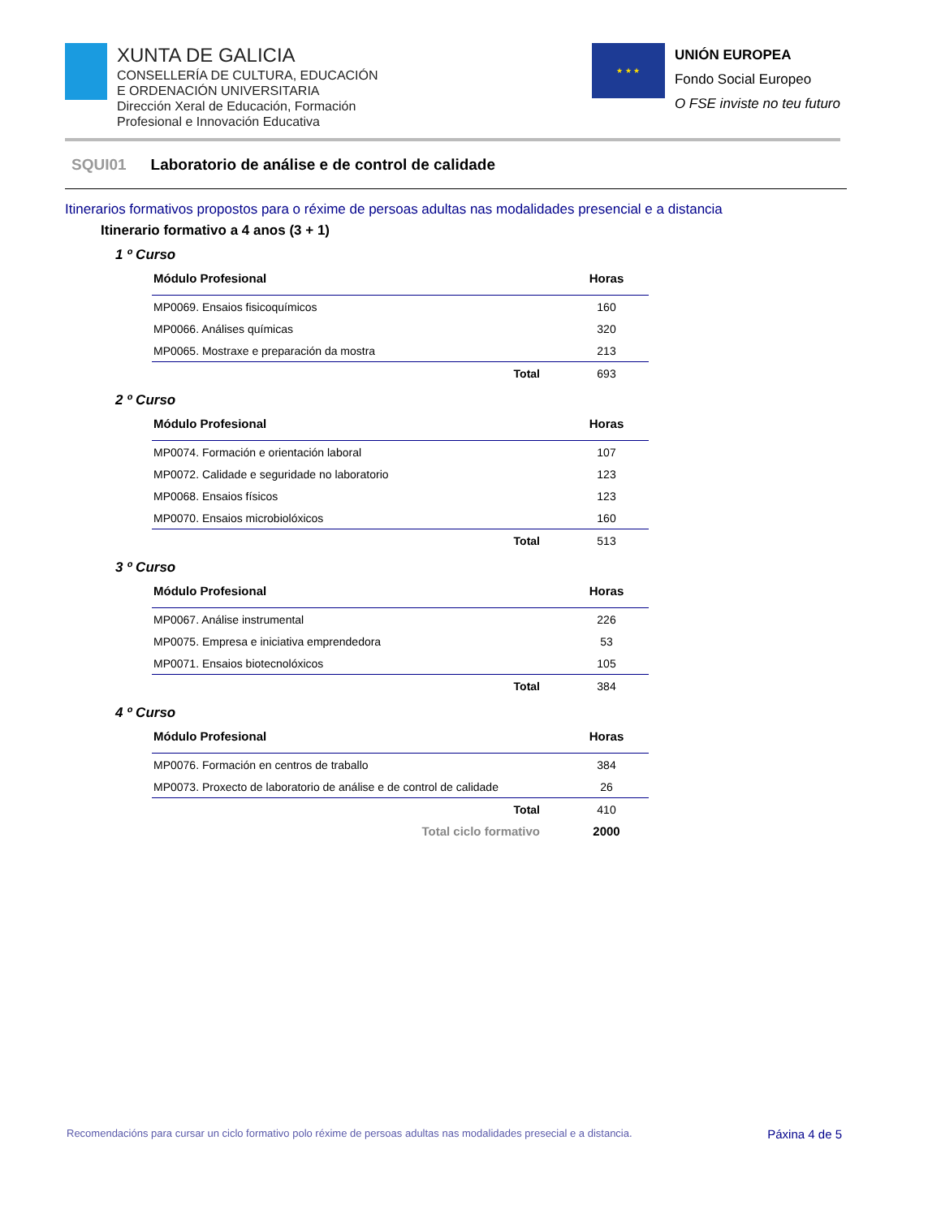XUNTA DE GALICIA
CONSELLERÍA DE CULTURA, EDUCACIÓN
E ORDENACIÓN UNIVERSITARIA
Dirección Xeral de Educación, Formación
Profesional e Innovación Educativa
★ ★ ★
UNIÓN EUROPEA
Fondo Social Europeo
O FSE inviste no teu futuro
SQUI01 Laboratorio de análise e de control de calidade
Itinerarios formativos propostos para o réxime de persoas adultas nas modalidades presencial e a distancia
Itinerario formativo a 4 anos (3 + 1)
1 º Curso
| Módulo Profesional | Horas |
| --- | --- |
| MP0069. Ensaios fisicoquímicos | 160 |
| MP0066. Análises químicas | 320 |
| MP0065. Mostraxe e preparación da mostra | 213 |
| Total | 693 |
2 º Curso
| Módulo Profesional | Horas |
| --- | --- |
| MP0074. Formación e orientación laboral | 107 |
| MP0072. Calidade e seguridade no laboratorio | 123 |
| MP0068. Ensaios físicos | 123 |
| MP0070. Ensaios microbiolóxicos | 160 |
| Total | 513 |
3 º Curso
| Módulo Profesional | Horas |
| --- | --- |
| MP0067. Análise instrumental | 226 |
| MP0075. Empresa e iniciativa emprendedora | 53 |
| MP0071. Ensaios biotecnolóxicos | 105 |
| Total | 384 |
4 º Curso
| Módulo Profesional | Horas |
| --- | --- |
| MP0076. Formación en centros de traballo | 384 |
| MP0073. Proxecto de laboratorio de análise e de control de calidade | 26 |
| Total | 410 |
| Total ciclo formativo | 2000 |
Recomendacións para cursar un ciclo formativo polo réxime de persoas adultas nas modalidades presecial e a distancia. Páxina 4 de 5